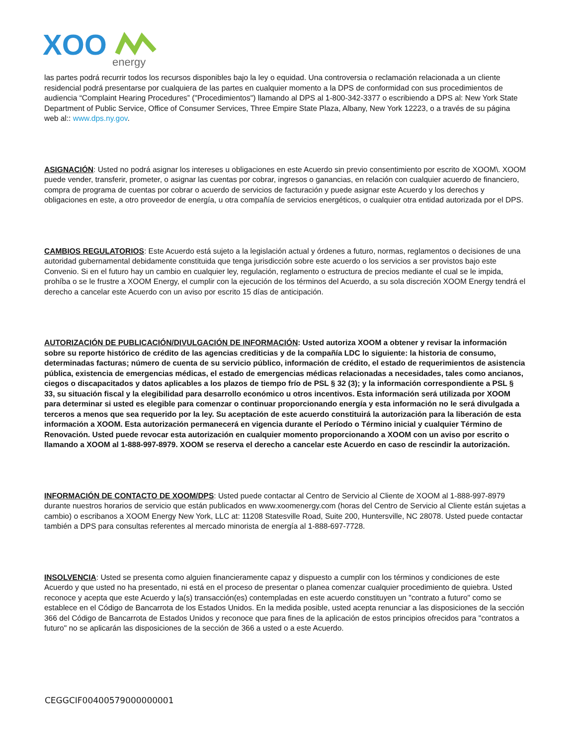XOO
energy
las partes podrá recurrir todos los recursos disponibles bajo la ley o equidad. Una controversia o reclamación relacionada a un cliente residencial podrá presentarse por cualquiera de las partes en cualquier momento a la DPS de conformidad con sus procedimientos de audiencia “Complaint Hearing Procedures” ("Procedimientos") llamando al DPS al 1-800-342-3377 o escribiendo a DPS al: New York State Department of Public Service, Office of Consumer Services, Three Empire State Plaza, Albany, New York 12223, o a través de su página web al:: www.dps.ny.gov.
ASIGNACIÓN: Usted no podrá asignar los intereses u obligaciones en este Acuerdo sin previo consentimiento por escrito de XOOM\. XOOM puede vender, transferir, prometer, o asignar las cuentas por cobrar, ingresos o ganancias, en relación con cualquier acuerdo de financiero, compra de programa de cuentas por cobrar o acuerdo de servicios de facturación y puede asignar este Acuerdo y los derechos y obligaciones en este, a otro proveedor de energía, u otra compañía de servicios energéticos, o cualquier otra entidad autorizada por el DPS.
CAMBIOS REGULATORIOS: Este Acuerdo está sujeto a la legislación actual y órdenes a futuro, normas, reglamentos o decisiones de una autoridad gubernamental debidamente constituida que tenga jurisdicción sobre este acuerdo o los servicios a ser provistos bajo este Convenio. Si en el futuro hay un cambio en cualquier ley, regulación, reglamento o estructura de precios mediante el cual se le impida, prohíba o se le frustre a XOOM Energy, el cumplir con la ejecución de los términos del Acuerdo, a su sola discreción XOOM Energy tendrá el derecho a cancelar este Acuerdo con un aviso por escrito 15 días de anticipación.
AUTORIZACIÓN DE PUBLICACIÓN/DIVULGACIÓN DE INFORMACIÓN: Usted autoriza XOOM a obtener y revisar la información sobre su reporte histórico de crédito de las agencias crediticias y de la compañía LDC lo siguiente: la historia de consumo, determinadas facturas; número de cuenta de su servicio público, información de crédito, el estado de requerimientos de asistencia pública, existencia de emergencias médicas, el estado de emergencias médicas relacionadas a necesidades, tales como ancianos, ciegos o discapacitados y datos aplicables a los plazos de tiempo frío de PSL § 32 (3); y la información correspondiente a PSL § 33, su situación fiscal y la elegibilidad para desarrollo económico u otros incentivos. Esta información será utilizada por XOOM para determinar si usted es elegible para comenzar o continuar proporcionando energía y esta información no le será divulgada a terceros a menos que sea requerido por la ley. Su aceptación de este acuerdo constituirá la autorización para la liberación de esta información a XOOM. Esta autorización permanecerá en vigencia durante el Período o Término inicial y cualquier Término de Renovación. Usted puede revocar esta autorización en cualquier momento proporcionando a XOOM con un aviso por escrito o llamando a XOOM al 1-888-997-8979. XOOM se reserva el derecho a cancelar este Acuerdo en caso de rescindir la autorización.
INFORMACIÓN DE CONTACTO DE XOOM/DPS: Usted puede contactar al Centro de Servicio al Cliente de XOOM al 1-888-997-8979 durante nuestros horarios de servicio que están publicados en www.xoomenergy.com (horas del Centro de Servicio al Cliente están sujetas a cambio) o escribanos a XOOM Energy New York, LLC at: 11208 Statesville Road, Suite 200, Huntersville, NC 28078. Usted puede contactar también a DPS para consultas referentes al mercado minorista de energía al 1-888-697-7728.
INSOLVENCIA: Usted se presenta como alguien financieramente capaz y dispuesto a cumplir con los términos y condiciones de este Acuerdo y que usted no ha presentado, ni está en el proceso de presentar o planea comenzar cualquier procedimiento de quiebra. Usted reconoce y acepta que este Acuerdo y la(s) transacción(es) contempladas en este acuerdo constituyen un "contrato a futuro" como se establece en el Código de Bancarrota de los Estados Unidos. En la medida posible, usted acepta renunciar a las disposiciones de la sección 366 del Código de Bancarrota de Estados Unidos y reconoce que para fines de la aplicación de estos principios ofrecidos para "contratos a futuro" no se aplicarán las disposiciones de la sección de 366 a usted o a este Acuerdo.
CEGGCIF00400579000000001